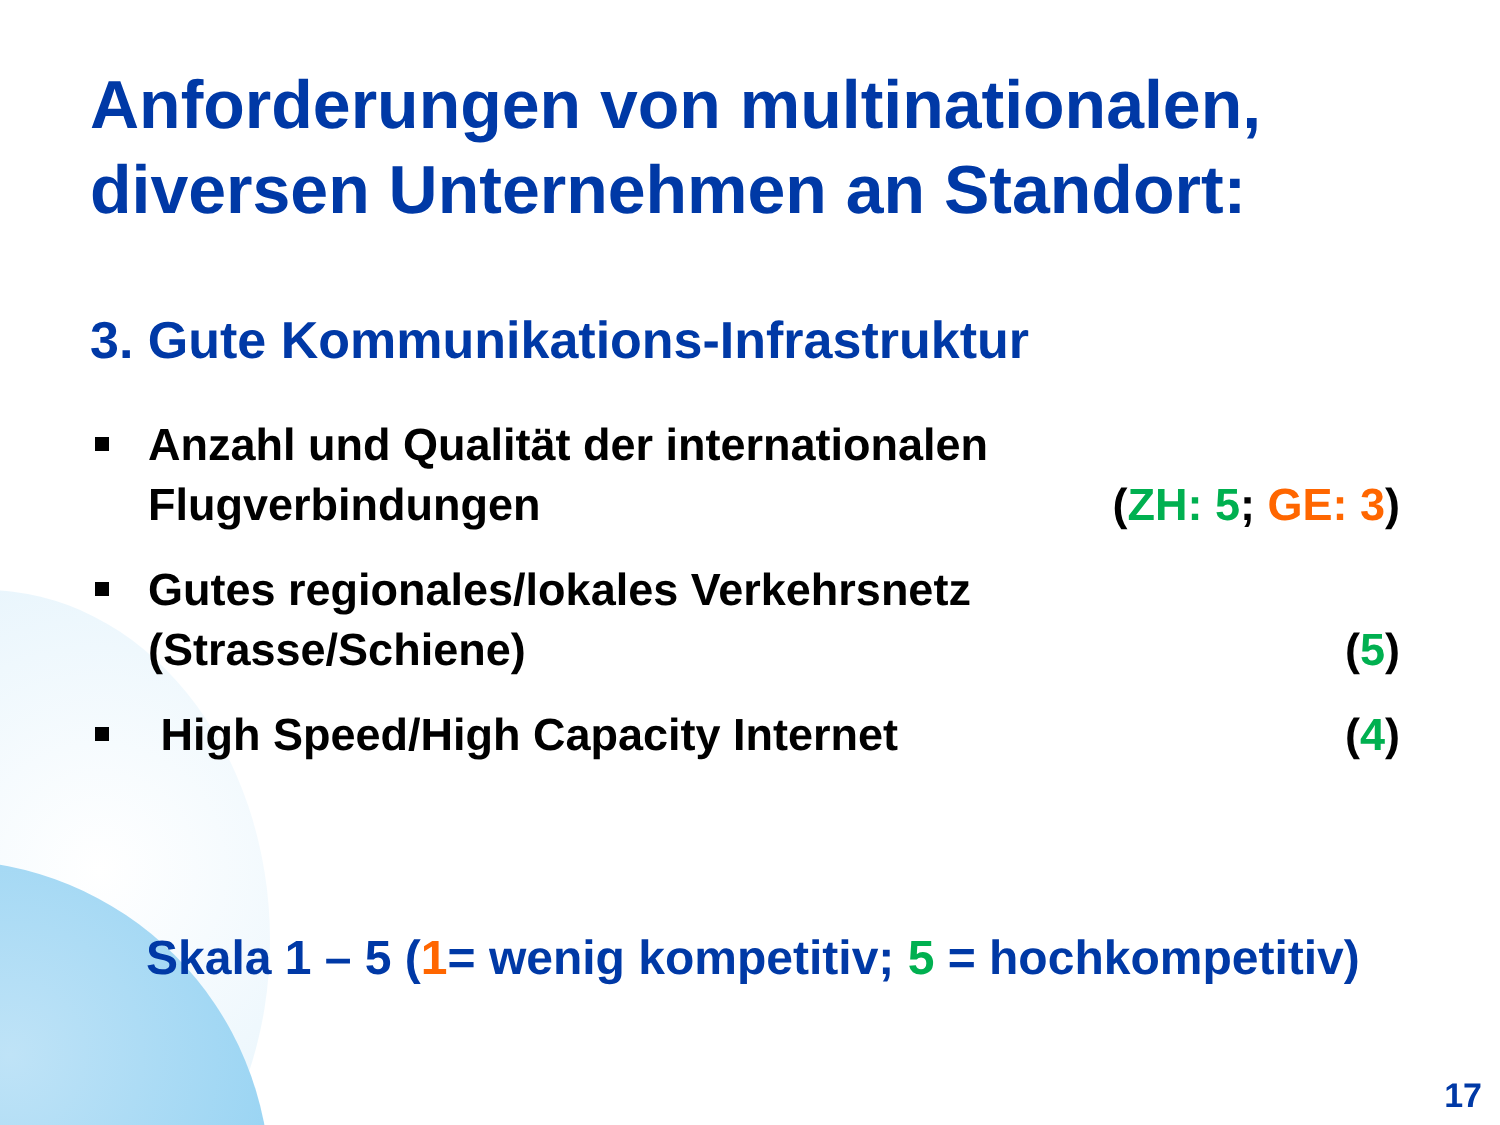Anforderungen von multinationalen,
diversen Unternehmen an Standort:
3. Gute Kommunikations-Infrastruktur
Anzahl und Qualität der internationalen
Flugverbindungen (ZH: 5; GE: 3)
Gutes regionales/lokales Verkehrsnetz
(Strasse/Schiene) (5)
High Speed/High Capacity Internet (4)
Skala 1 – 5 (1= wenig kompetitiv; 5 = hochkompetitiv)
17